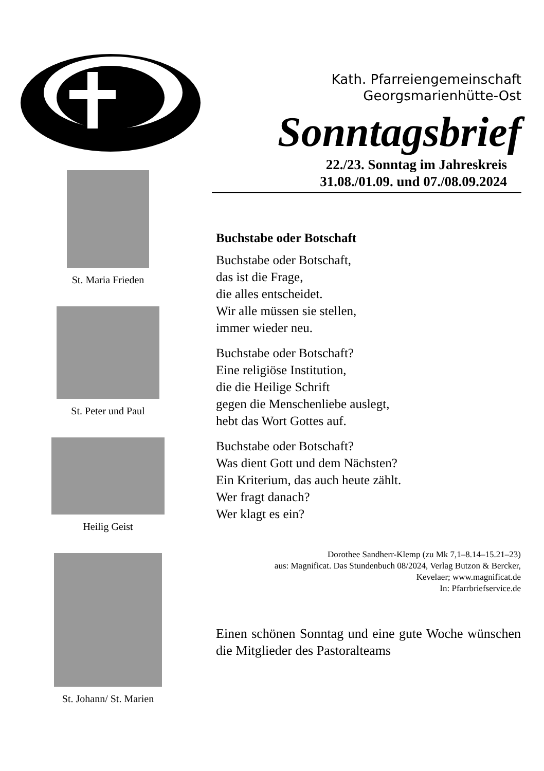Kath. Pfarreiengemeinschaft
Georgsmarienhütte-Ost
Sonntagsbrief
22./23. Sonntag im Jahreskreis
31.08./01.09. und 07./08.09.2024
St. Maria Frieden
St. Peter und Paul
Heilig Geist
St. Johann/ St. Marien
Buchstabe oder Botschaft
Buchstabe oder Botschaft,
das ist die Frage,
die alles entscheidet.
Wir alle müssen sie stellen,
immer wieder neu.
Buchstabe oder Botschaft?
Eine religiöse Institution,
die die Heilige Schrift
gegen die Menschenliebe auslegt,
hebt das Wort Gottes auf.
Buchstabe oder Botschaft?
Was dient Gott und dem Nächsten?
Ein Kriterium, das auch heute zählt.
Wer fragt danach?
Wer klagt es ein?
Dorothee Sandherr-Klemp (zu Mk 7,1–8.14–15.21–23)
aus: Magnificat. Das Stundenbuch 08/2024, Verlag Butzon & Bercker,
Kevelaer; www.magnificat.de
In: Pfarrbriefservice.de
Einen schönen Sonntag und eine gute Woche wünschen die Mitglieder des Pastoralteams